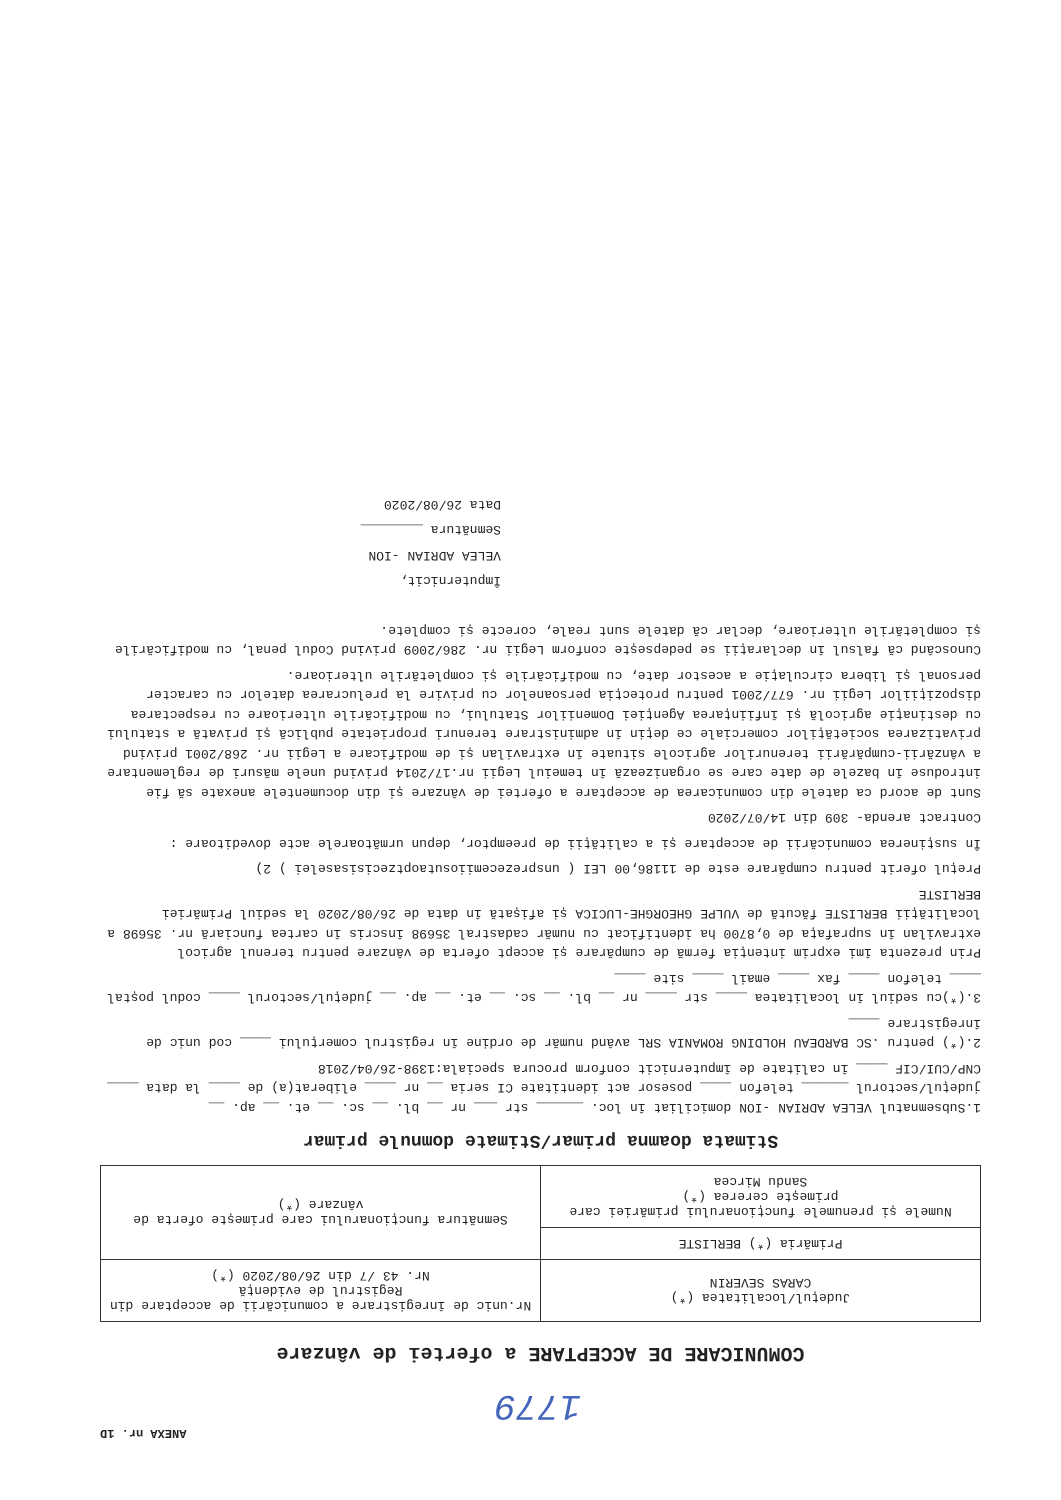ANEXA nr. 1D
1779
COMUNICARE DE ACCEPTARE a ofertei de vânzare
| Județul/localitatea (*) CARAS SEVERIN | Nr.unic de înregistrare a comunicării de acceptare din Registrul de evidență Nr. 43 /7 din 26/08/2020 (*) |
| Primăria (*) BERLISTE | Semnătura funcționarului care primește oferta de vânzare (*) |
| Numele și prenumele funcționarului primăriei care primește cererea (*) Sandu Mircea | |
Stimata doamna primar/Stimate domnule primar
1.Subsemnatul VELEA ADRIAN -ION domiciliat în loc. ______ str ___ nr __ bl. __ sc. __ et. __ ap. __ județul/sectorul ______ telefon ____ posesor act identitate CI seria __ nr ____ eliberat(a) de ____ la data ____ CNP/CUI/CIF ____ în calitate de împuternicit conform procura speciala:1398-26/04/2018
2.(*) pentru .SC BARDEAU HOLDING ROMANIA SRL având număr de ordine în registrul comerțului ____ cod unic de înregistrare ____
3.(*)cu sediul în localitatea ____ str ____ nr __ bl. __ sc. __ et. __ ap. __ județul/sectorul ____ codul poștal ____ telefon ____ fax ____ email ____ site ____
Prin prezenta îmi exprim intenția fermă de cumpărare și accept oferta de vânzare pentru terenul agricol extravilan în suprafața de 0,8700 ha identificat cu număr cadastral 35698 înscris în cartea funciară nr. 35698 a localității BERLISTE făcută de VULPE GHEORGHE-LUCICA și afișată în data de 26/08/2020 la sediul Primăriei BERLISTE
Prețul oferit pentru cumpărare este de 11186,00 LEI ( unsprezecemiiosutaoptzecisisaselei ) 2)
În susținerea comunicării de acceptare și a calității de preemptor, depun următoarele acte doveditoare :
Contract arenda- 309 din 14/07/2020
Sunt de acord ca datele din comunicarea de acceptare a ofertei de vânzare și din documentele anexate să fie introduse în bazele de date care se organizează în temeiul Legii nr.17/2014 privind unele măsuri de reglementare a vânzării-cumpărării terenurilor agricole situate în extravilan și de modificare a Legii nr. 268/2001 privind privatizarea societăților comerciale ce dețin în administrare terenuri proprietate publică și privată a statului cu destinație agricolă și înființarea Agenției Domeniilor Statului, cu modificările ulterioare cu respectarea dispozițiilor Legii nr. 677/2001 pentru protecția persoanelor cu privire la prelucrarea datelor cu caracter personal și libera circulație a acestor date, cu modificările și completările ulterioare.
Cunoscând că falsul în declarații se pedepsește conform Legii nr. 286/2009 privind Codul penal, cu modificările și completările ulterioare, declar că datele sunt reale, corecte și complete.
Împuternicit,
VELEA ADRIAN -ION
Semnătura ________
Data 26/08/2020